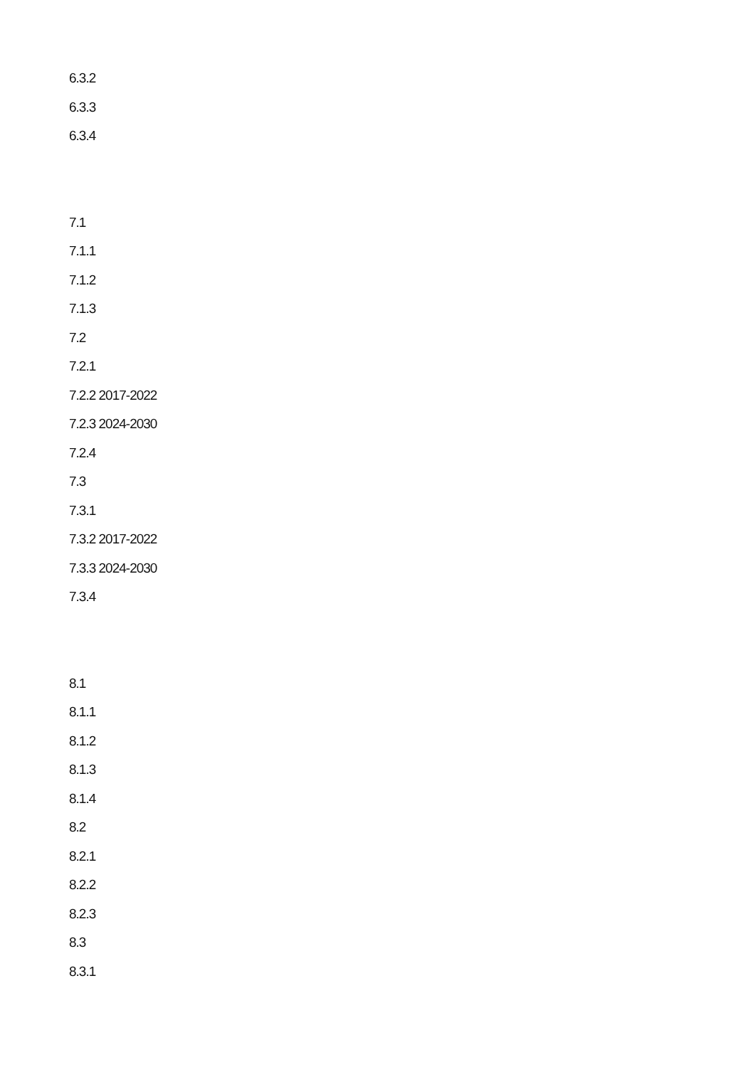6.3.2
6.3.3
6.3.4
7.1
7.1.1
7.1.2
7.1.3
7.2
7.2.1
7.2.2 2017-2022
7.2.3 2024-2030
7.2.4
7.3
7.3.1
7.3.2 2017-2022
7.3.3 2024-2030
7.3.4
8.1
8.1.1
8.1.2
8.1.3
8.1.4
8.2
8.2.1
8.2.2
8.2.3
8.3
8.3.1